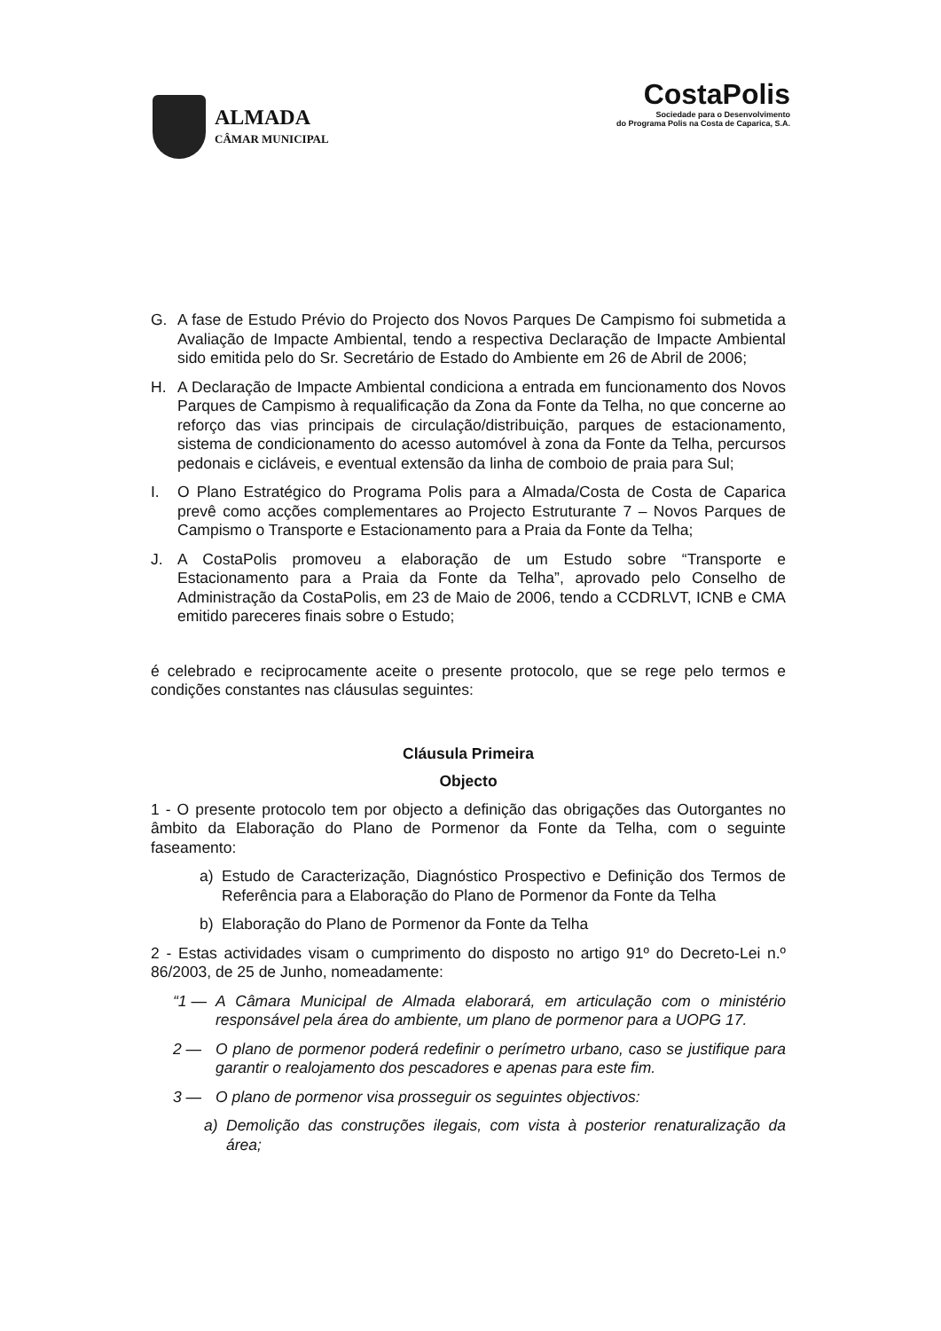ALMADA
CÂMAR MUNICIPAL
CostaPolis
Sociedade para o Desenvolvimento
do Programa Polis na Costa de Caparica, S.A.
G. A fase de Estudo Prévio do Projecto dos Novos Parques De Campismo foi submetida a Avaliação de Impacte Ambiental, tendo a respectiva Declaração de Impacte Ambiental sido emitida pelo do Sr. Secretário de Estado do Ambiente em 26 de Abril de 2006;
H. A Declaração de Impacte Ambiental condiciona a entrada em funcionamento dos Novos Parques de Campismo à requalificação da Zona da Fonte da Telha, no que concerne ao reforço das vias principais de circulação/distribuição, parques de estacionamento, sistema de condicionamento do acesso automóvel à zona da Fonte da Telha, percursos pedonais e cicláveis, e eventual extensão da linha de comboio de praia para Sul;
I. O Plano Estratégico do Programa Polis para a Almada/Costa de Costa de Caparica prevê como acções complementares ao Projecto Estruturante 7 – Novos Parques de Campismo o Transporte e Estacionamento para a Praia da Fonte da Telha;
J. A CostaPolis promoveu a elaboração de um Estudo sobre “Transporte e Estacionamento para a Praia da Fonte da Telha”, aprovado pelo Conselho de Administração da CostaPolis, em 23 de Maio de 2006, tendo a CCDRLVT, ICNB e CMA emitido pareceres finais sobre o Estudo;
é celebrado e reciprocamente aceite o presente protocolo, que se rege pelo termos e condições constantes nas cláusulas seguintes:
Cláusula Primeira
Objecto
1 - O presente protocolo tem por objecto a definição das obrigações das Outorgantes no âmbito da Elaboração do Plano de Pormenor da Fonte da Telha, com o seguinte faseamento:
a) Estudo de Caracterização, Diagnóstico Prospectivo e Definição dos Termos de Referência para a Elaboração do Plano de Pormenor da Fonte da Telha
b) Elaboração do Plano de Pormenor da Fonte da Telha
2 - Estas actividades visam o cumprimento do disposto no artigo 91º do Decreto-Lei n.º 86/2003, de 25 de Junho, nomeadamente:
“1 — A Câmara Municipal de Almada elaborará, em articulação com o ministério responsável pela área do ambiente, um plano de pormenor para a UOPG 17.
2 — O plano de pormenor poderá redefinir o perímetro urbano, caso se justifique para garantir o realojamento dos pescadores e apenas para este fim.
3 — O plano de pormenor visa prosseguir os seguintes objectivos:
a) Demolição das construções ilegais, com vista à posterior renaturalização da área;